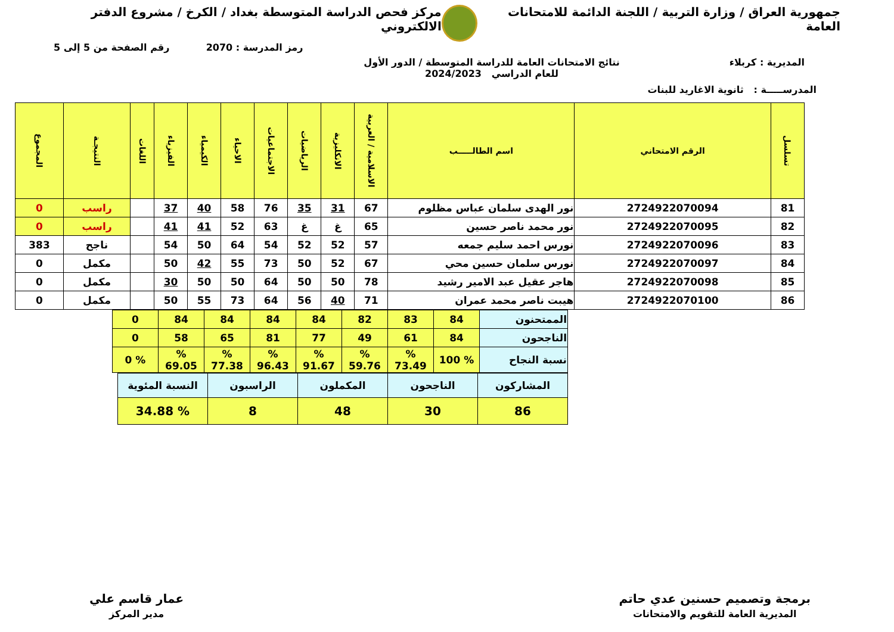جمهورية العراق / وزارة التربية / اللجنة الدائمة للامتحانات العامة
مركز فحص الدراسة المتوسطة بغداد / الكرخ / مشروع الدفتر الالكتروني
رمز المدرسة : 2070 رقم الصفحة من 5 إلى 5
المديرية : كربلاء نتائج الامتحانات العامة للدراسة المتوسطة / الدور الأول
للعام الدراسي 2024/2023
المدرســـــة : ثانوية الاغاريد للبنات
| تسلسل | الرقم الامتحاني | اسم الطالـــــب | الاسلامية / العربية | الانكليزية | الرياضيات | الاجتماعيات | الاحياء | الكيمياء | الفيزياء | اللغات | النتيجـة | المجموع |
| --- | --- | --- | --- | --- | --- | --- | --- | --- | --- | --- | --- | --- |
| 81 | 2724922070094 | نور الهدى سلمان عباس مظلوم | 67 | 31 | 35 | 76 | 58 | 40 | 37 | | راسب | 0 |
| 82 | 2724922070095 | نور محمد ناصر حسين | 65 | غ | غ | 63 | 52 | 41 | 41 | | راسب | 0 |
| 83 | 2724922070096 | نورس احمد سليم جمعه | 57 | 52 | 52 | 54 | 64 | 50 | 54 | | ناجح | 383 |
| 84 | 2724922070097 | نورس سلمان حسين محي | 67 | 52 | 50 | 73 | 55 | 42 | 50 | | مكمل | 0 |
| 85 | 2724922070098 | هاجر عقيل عبد الامير رشيد | 78 | 50 | 50 | 64 | 50 | 50 | 30 | | مكمل | 0 |
| 86 | 2724922070100 | هيبت ناصر محمد عمران | 71 | 40 | 56 | 64 | 73 | 55 | 50 | | مكمل | 0 |
| الممتحنون | 84 | 83 | 82 | 84 | 84 | 84 | 84 | 0 |
| الناجحون | 84 | 61 | 49 | 77 | 81 | 65 | 58 | 0 |
| نسبة النجاح | % 100 | % 73.49 | % 59.76 | % 91.67 | % 96.43 | % 77.38 | % 69.05 | % 0 |
| المشاركون | الناجحون | المكملون | الراسبون | النسبة المئوية |
| --- | --- | --- | --- | --- |
| 86 | 30 | 48 | 8 | % 34.88 |
برمجة وتصميم حسنين عدي حاتم
المديرية العامة للتقويم والامتحانات
عمار قاسم علي
مدير المركز